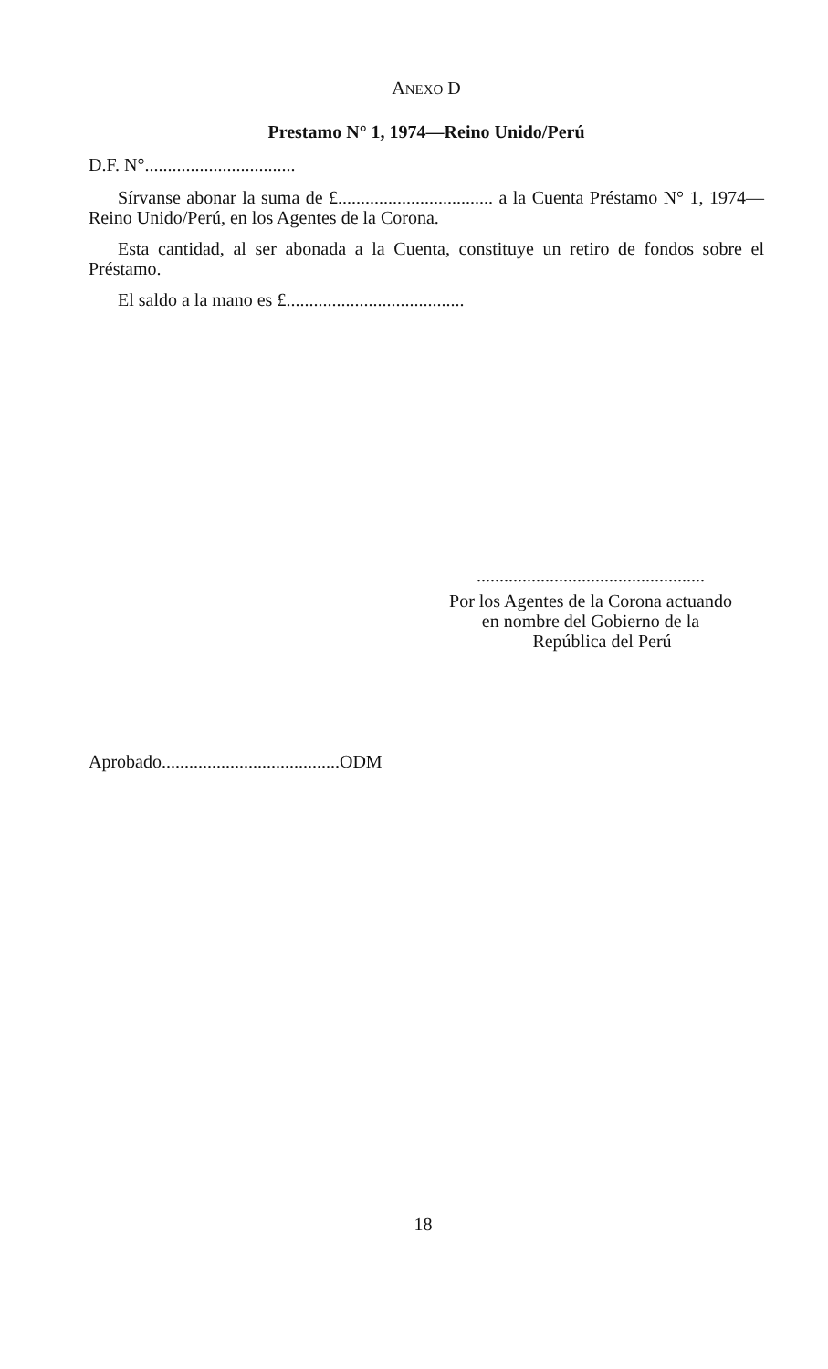ANEXO D
Prestamo N° 1, 1974—Reino Unido/Perú
D.F. N°.................................
Sírvanse abonar la suma de £.................................. a la Cuenta Préstamo N° 1, 1974—Reino Unido/Perú, en los Agentes de la Corona.
Esta cantidad, al ser abonada a la Cuenta, constituye un retiro de fondos sobre el Préstamo.
El saldo a la mano es £.......................................
..................................................
Por los Agentes de la Corona actuando
en nombre del Gobierno de la
República del Perú
Aprobado.......................................ODM
18